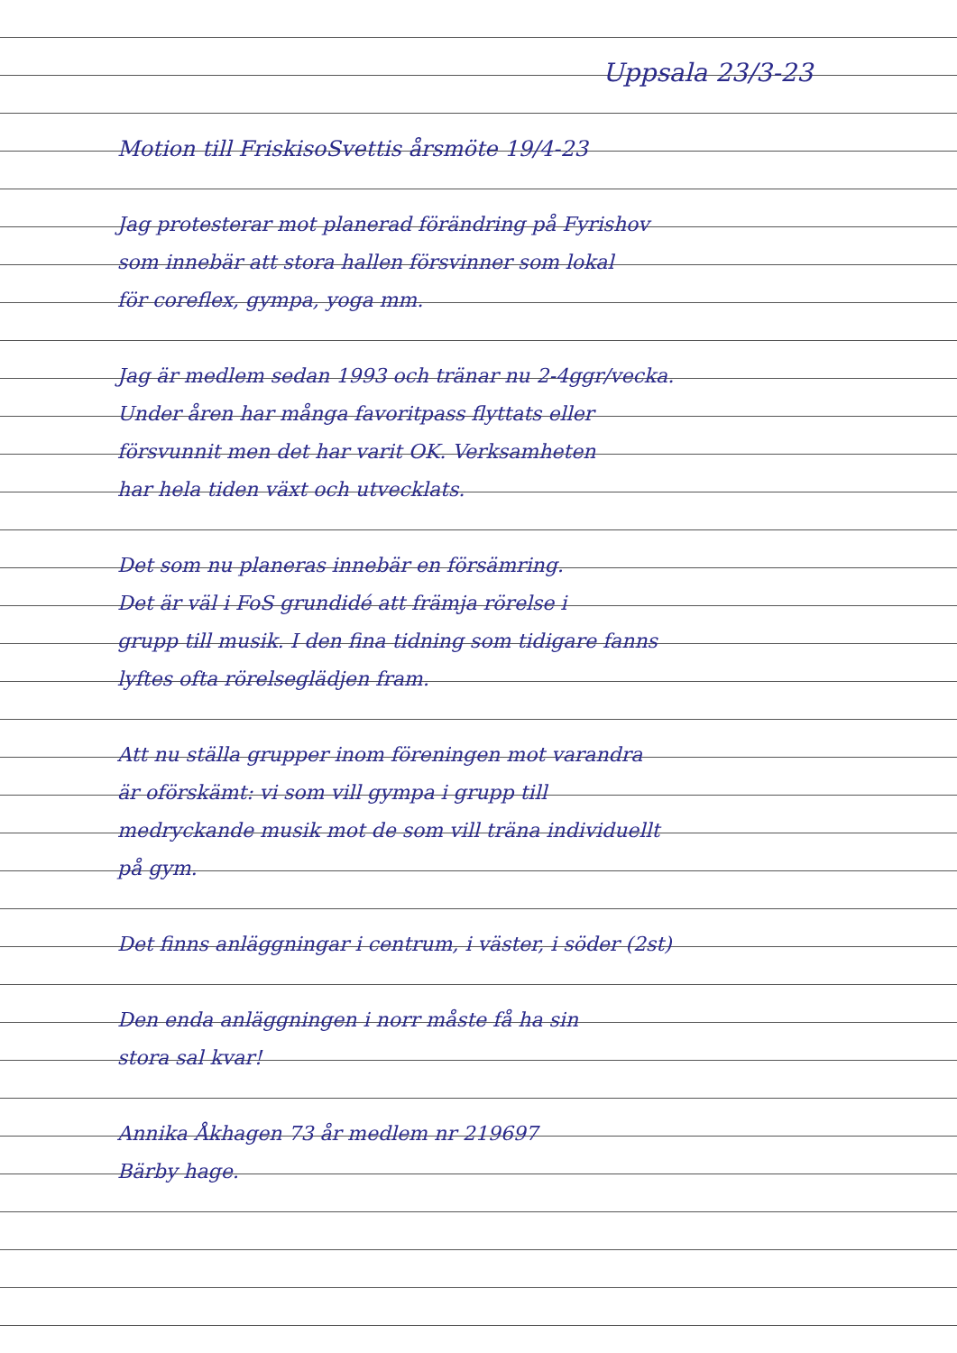Uppsala 23/3-23
Motion till FriskisoSvettis årsmöte 19/4-23
Jag protesterar mot planerad förändring på Fyrishov
som innebär att stora hallen försvinner som lokal
för coreflex, gympa, yoga mm.
Jag är medlem sedan 1993 och tränar nu 2-4ggr/vecka.
Under åren har många favoritpass flyttats eller
försvunnit men det har varit OK. Verksamheten
har hela tiden växt och utvecklats.
Det som nu planeras innebär en försämring.
Det är väl i FoS grundidé att främja rörelse i
grupp till musik. I den fina tidning som tidigare fanns
lyftes ofta rörelseglädjen fram.
Att nu ställa grupper inom föreningen mot varandra
är oförskämt: vi som vill gympa i grupp till
medryckande musik mot de som vill träna individuellt
på gym.
Det finns anläggningar i centrum, i väster, i söder (2st)
Den enda anläggningen i norr måste få ha sin
stora sal kvar!
Annika Åkhagen 73 år medlem nr 219697
Bärby hage.